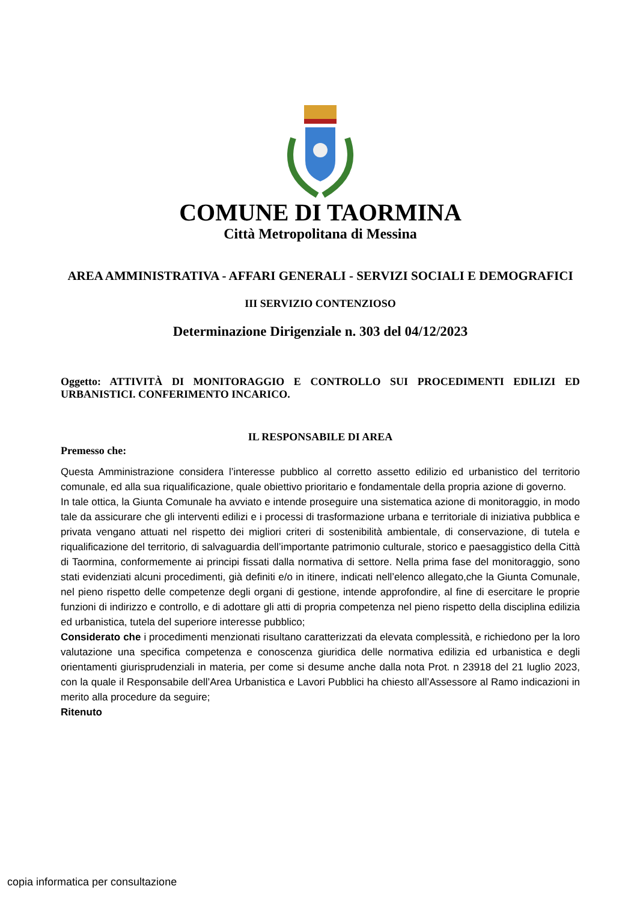COMUNE DI TAORMINA
Città Metropolitana di Messina
AREA AMMINISTRATIVA - AFFARI GENERALI - SERVIZI SOCIALI E DEMOGRAFICI
III SERVIZIO CONTENZIOSO
Determinazione Dirigenziale n. 303 del 04/12/2023
Oggetto: ATTIVITÀ DI MONITORAGGIO E CONTROLLO SUI PROCEDIMENTI EDILIZI ED URBANISTICI. CONFERIMENTO INCARICO.
IL RESPONSABILE DI AREA
Premesso che:
Questa Amministrazione considera l’interesse pubblico al corretto assetto edilizio ed urbanistico del territorio comunale, ed alla sua riqualificazione, quale obiettivo prioritario e fondamentale della propria azione di governo.
In tale ottica, la Giunta Comunale ha avviato e intende proseguire una sistematica azione di monitoraggio, in modo tale da assicurare che gli interventi edilizi e i processi di trasformazione urbana e territoriale di iniziativa pubblica e privata vengano attuati nel rispetto dei migliori criteri di sostenibilità ambientale, di conservazione, di tutela e riqualificazione del territorio, di salvaguardia dell’importante patrimonio culturale, storico e paesaggistico della Città di Taormina, conformemente ai principi fissati dalla normativa di settore. Nella prima fase del monitoraggio, sono stati evidenziati alcuni procedimenti, già definiti e/o in itinere, indicati nell’elenco allegato,che la Giunta Comunale, nel pieno rispetto delle competenze degli organi di gestione, intende approfondire, al fine di esercitare le proprie funzioni di indirizzo e controllo, e di adottare gli atti di propria competenza nel pieno rispetto della disciplina edilizia ed urbanistica, tutela del superiore interesse pubblico;
Considerato che i procedimenti menzionati risultano caratterizzati da elevata complessità, e richiedono per la loro valutazione una specifica competenza e conoscenza giuridica delle normativa edilizia ed urbanistica e degli orientamenti giurisprudenziali in materia, per come si desume anche dalla nota Prot. n 23918 del 21 luglio 2023, con la quale il Responsabile dell’Area Urbanistica e Lavori Pubblici ha chiesto all’Assessore al Ramo indicazioni in merito alla procedure da seguire;
Ritenuto
copia informatica per consultazione